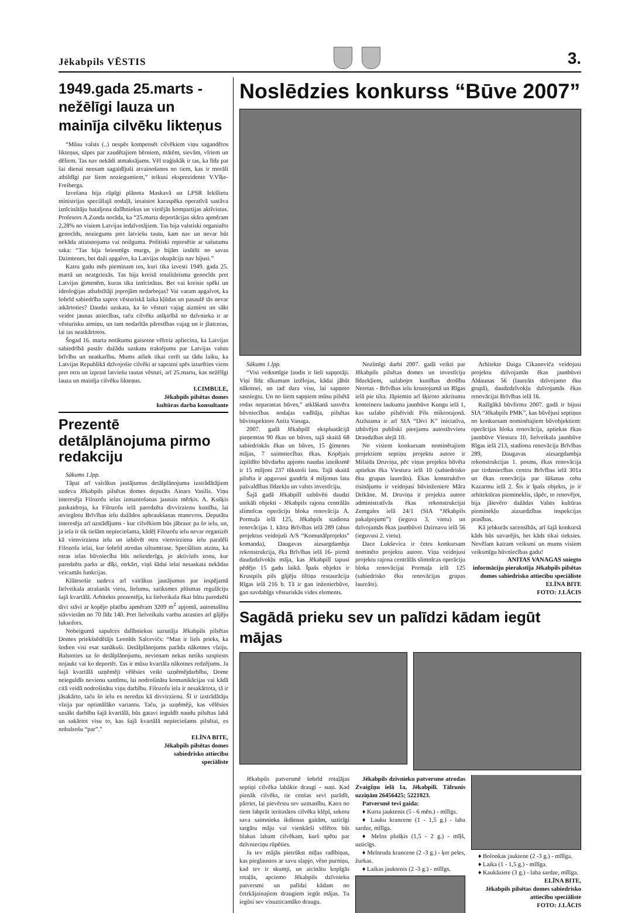Jēkabpils VĒSTIS 3.
1949.gada 25.marts - nežēlīgi lauza un mainīja cilvēku likteņus
“Mūsu valsts (..) nespēs kompensēt cilvēkiem viņu sagandētos likteņus, sāpes par zaudētajiem bērniem, mātēm, sievām, vīriem un dēliem. Tas nav nekādi atmaksājams. Vēl traģiskāk ir tas, ka līdz pat šai dienai neesam sagaidījuši atvainošanos no tiem, kas ir morāli atbildīgi par šiem noziegumiem,” teikusi eksprezidente V.Vīķe-Freiberga.
Izvešana bija rūpīgi plānota Maskavā un LPSR Iekšlietu ministrijas speciālajā nodaļā, iesaistot karaspēka operatīvā sastāva iznīcinātāju bataljona dalībniekus un vietējās kompartijas aktīvistus. Profesors A.Zunda norāda, ka “25.marta deportācijas skāra apmēram 2,28% no visiem Latvijas iedzīvotājiem. Tas bija valstiski organizēts genocīds, noziegums pret latviešu tautu, kam nav un nevar būt nekāda attaisnojuma vai noilguma. Politiski represētie ar sašutumu saka: “Tas bija briesmīgs murgs, jo bijām izsūtīti no savas Dzimtenes, bet daži apgalvo, ka Latvijas okupācija nav bijusi.”
Katru gadu mēs pieminam tos, kuri tika izvesti 1949. gada 25. martā un neatgriezās. Tas bija kreisā totalitārisma genocīds pret Latvijas ģimenēm, kuras tika iznīcinātas. Bet vai kreisie spēki un ideoloģijas atbalstītāji joprojām nedarbojas? Vai varam apgalvot, ka šobrīd sabiedrība saprot vēsturiskā laika kļūdas un pasaulē tās nevar atkārtoties? Daudzi uzskata, ka šo vēsturi vajag aizmirst un sākt veidot jaunas attiecības, taču cilvēks atšķirībā no dzīvnieka ir ar vēsturisku atmiņu, un tam nodarītās pārestības vajag un ir jāatceras, lai tas neatkārtotos.
Šogad 16. marta notikumu gaisotne vēlreiz apliecina, ka Latvijas sabiedrībā pastāv dažādu uzskatu traktējums par Latvijas valsts brīvību un neatkarību. Mums atliek tikai cerēt uz tādu laiku, ka Latvijas Republikā dzīvojošie cilvēki ar sapratni spēs izturēties viens pret otru un izprast latviešu tautas vēsturi, arī 25.martu, kas nežēlīgi lauza un mainīja cilvēku likteņus.
I.CIMBULE,
Jēkabpils pilsētas domes
kultūras darba konsultante
Prezentē detālplānojuma pirmo redakciju
Sākums 1.lpp.
Tāpat arī vairākus jautājumus detālplānojuma izstrādātājiem uzdeva Jēkabpils pilsētas domes deputāts Ainars Vasilis. Viņu interesēja Filozofu ielas izmantošanas jaunais mērķis. A. Kušķis paskaidroja, ka Filozofu ielā paredzēta divvirzienu kustība, lai atvieglotu Brīvības ielu dažādos apbraukšanas manevros. Deputātu interesēja arī uzstādījums - kur cilvēkiem būs jābrauc pa šo ielu, un, ja iela ir tik tiešām nepieciešama, kādēļ Filozofu ielu nevar organizēt kā vienvirziena ielu un izbūvēt otru vienvirziena ielu paralēli Filozofu ielai, kur šobrīd atrodas siltumtrase. Speciālists atzina, ka otras ielas būvniecība būs nelietderīga, jo aktivizēs zonu, kur paredzēts parks ar dīķi, otrkārt, viņš šādai ielai nesaskata nekādas veicamās funkcijas.
Klātesošie uzdeva arī vairākus jautājumus par iespējamā lielveikala atrašanās vietu, lielumu, satiksmes plūsmas regulāciju šajā kvartālā. Arhitekts prezentēja, ka lielveikala ēkai būtu paredzēti divi stāvi ar kopējo platību apmēram 3209 m<sup>2</sup> apjomā, automašīnu stāvvietām no 70 līdz 140. Pret lielveikalu varētu atrasties arī gājēju luksofors.
Nobeigumā sapulces dalībniekus uzrunāja Jēkabpils pilsētas Domes priekšsēdētājs Leonīds Salcevičs: “Man ir liels prieks, ka šodien visi esat sanākuši. Detālplānojums parāda nākotnes vīziju. Balstoties uz šo detālplānojumu, nevienam nekas netiks uzspiests nojaukt vai ko deportēt. Tas ir mūsu kvartāla nākotnes redzējums. Ja šajā kvartālā uzņēmēji vēlēsies veikt uzņēmējdarbību, Dome neieguldīs nevienu santīmu, lai nodrošinātu komunikācijas vai kādā citā veidā nodrošinātu viņu darbību. Filozofu iela ir nesakārtota, tā ir jāsakārto, taču šo ielu es neredzu kā divvirzienu. Šī ir izstrādātāju vīzija par optimālāko variantu. Taču, ja uzņēmēji, kas vēlēsies uzsākt darbību šajā kvartālā, būs gatavi ieguldīt naudu pilsētas labā un sakārtot visu to, kas šajā kvartālā nepieciešams pilsētai, es nobalsošu “par”.”
ELĪNA BITE,
Jēkabpils pilsētas domes
sabiedrisko attiecību
speciāliste
Noslēdzies konkurss “Būve 2007”
Sākums 1.lpp.
“Visi veiksmīgie ļaudis ir lieli sapņotāji. Viņi līdz sīkumam iztēlojas, kādai jābūt nākotnei, un tad dara visu, lai sapņoto sasniegtu. Un no šiem sapņiem mūsu pilsētā rodas neparastas būves,” atklāšanā uzsvēra būvniecības nodaļas vadītāja, pilsētas būvinspektore Anita Vanaga.
2007. gadā Jēkabpilī ekspluatācijā pieņemtas 90 ēkas un būves, tajā skaitā 68 sabiedriskās ēkas un būves, 15 ģimenes mājas, 7 saimniecības ēkas. Kopējais izpildīto būvdarbu apjoms naudas izteiksmē ir 15 miljoni 237 tūkstoši latu. Tajā skaitā pilsēta ir apguvusi gandrīz 4 miljonus latu pašvaldības līdzekļu un valsts investīciju.
Šajā gadā Jēkabpilī uzbūvēti daudzi unikāli objekti - Jēkabpils rajona centrālās slimnīcas operāciju bloka renovācija A. Pormaļa ielā 125, Jēkabpils stadiona renovācijas 1. kārta Brīvības ielā 289 (abus projektus veidojuši A/S “Komunālprojekts” komanda), Daugavas aizsargdambja rekonstrukcija, ēka Brīvības ielā 16- pirmā daudzdzīvokļu māja, kas Jēkabpilī tapusi pēdējo 15 gadu laikā. Īpašs objekts ir Krustpils pils gājēju tiltiņa restaurācija Rīgas ielā 216 b. Tā ir gan inženierbūve, gan savdabīgs vēsturiskās vides elements.
Nozīmīgi darbi 2007. gadā veikti par Jēkabpils pilsētas domes un investīciju līdzekļiem, uzlabojot kustības drošību Neretas - Brīvības ielu krustojumā un Rīgas ielā pie tilta. Jāpiemin arī šķiroto atkritumu konteineru laukuma jaunbūve Kungu ielā 1, kas uzlabo pilsētvidi Pils mikrorajonā. Atzīstama ir arī SIA “Divi K” iniciatīva, izbūvējot publiski pieejamu autostāvvietu Draudzības alejā 10.
No visiem konkursam nominētajiem projektiem septiņu projektu autore ir Milaida Druviņa, pēc viņas projekta būvēta aptiekas ēka Viestura ielā 10 (sabiedrisko ēku grupas laureāts). Ēkas konstruktīvo risinājumu ir veidojusi būvinženiere Māra Drikāne. M. Druviņa ir projekta autore administratīvās ēkas rekonstrukcijai Zemgales ielā 24/1 (SIA “Jēkabpils pakalpojumi”) (ieguva 3. vietu) un dzīvojamās ēkas jaunbūvei Dzirnavu ielā 56 (ieguvusi 2. vietu).
Dace Lukševica ir četru konkursam nominēto projektu autore. Viņa veidojusi projektu rajona centrālās slimnīcas operāciju bloka renovācijai Pormaļa ielā 125 (sabiedrisko ēku renovācijas grupas laureāts).
Arhitekte Daiga Cikanoviča veidojusi projektu dzīvojamās ēkas jaunbūvei Aldaunas 56 (laureāts dzīvojamo ēku grupā), daudzdzīvokļu dzīvojamās ēkas renovācijai Brīvības ielā 16.
Ražīgākā būvfirma 2007. gadā ir bijusi SIA “Jēkabpils PMK”, kas būvējusi septiņus no konkursam nominētajiem būvobjektiem: operācijas bloka renovācija, aptiekas ēkas jaunbūve Viestura 10, lielveikala jaunbūve Rīgas ielā 213, stadiona renovācija Brīvības 289, Daugavas aizsargdambja rekonstrukcijas 1. posms, ēkas renovācija par tirdzniecības centru Brīvības ielā 301a un ēkas renovācija par šūšanas cehu Kazarmu ielā 2. Šis ir īpašs objekts, jo ir arhitektūras piemineklis, tāpēc, to renovējot, bija jāievēro dažādas Valsts kultūras pieminekļu aizsardzības inspekcijas prasības.
Kā jebkurās sacensībās, arī šajā konkursā kāds būs uzvarējis, bet kāds tikai tieksies. Novēlam katram veiksmi un mums visiem veiksmīgu būvniecības gadu!
ANITAS VANAGAS sniegto informāciju pierakstīja Jēkabpils pilsētas domes sabiedrisko attiecību speciāliste ELĪNA BITE
FOTO: J.LĀCIS
Sagādā prieku sev un palīdzi kādam iegūt mājas
Jēkabpils patversmē šobrīd rotaļājas septiņi cilvēka labākie draugi - suņi. Kad pienāk cilvēks, tie cenšas sevi parādīt, pārriet, lai pievērstu sev uzmanību. Katrs no tiem labprāt ieritinātos cilvēka klēpī, sekotu sava saimnieka ikdienas gaitām, uzticīgi sargātu māju vai vienkārši vēlētos būt blakus labam cilvēkam, kurš spētu par dzīvnieciņu rūpēties.
Ja tev mājās pietrūkst mīļas radībiņas, kas pieglaustos ar savu slapjo, vēso purniņu, kad tev ir skumji, un aicinātu kopīgās rotaļās, apciemo Jēkabpils dzīvnieku patversmi un palīdzi kādam no četrkājainajiem draugiem iegūt mājas. Tu iegūsi sev visuzticamāko draugu.
Jēkabpils dzīvnieku patversme atrodas Zvaigžņu ielā 1a, Jēkabpilī. Tālrunis uzziņām 26456425; 5221823.
Patversmē tevi gaida:
♦ Kurta jauktenis (5 - 6 mēn.) - mīlīgs.
♦ Lauku krancene (1 - 1,5 g.) - laba sardze, mīlīga.
♦ Melns plušķis (1,5 - 2 g.) - mīļš, uzticīgs.
♦ Melnruda krancene (2 -3 g.) - ķer peles, žurkas.
♦ Laikas jauktenis (2 -3 g.) - mīlīgs.
♦ Bolonkas jauktene (2 -3 g.) - mīlīga.
♦ Laika (1 - 1,5 g.) - mīlīga.
♦ Kaukāziete (3 g.) - laba sardze, mīlīga.
ELĪNA BITE,
Jēkabpils pilsētas domes sabiedrisko attiecību speciāliste
FOTO: J.LĀCIS